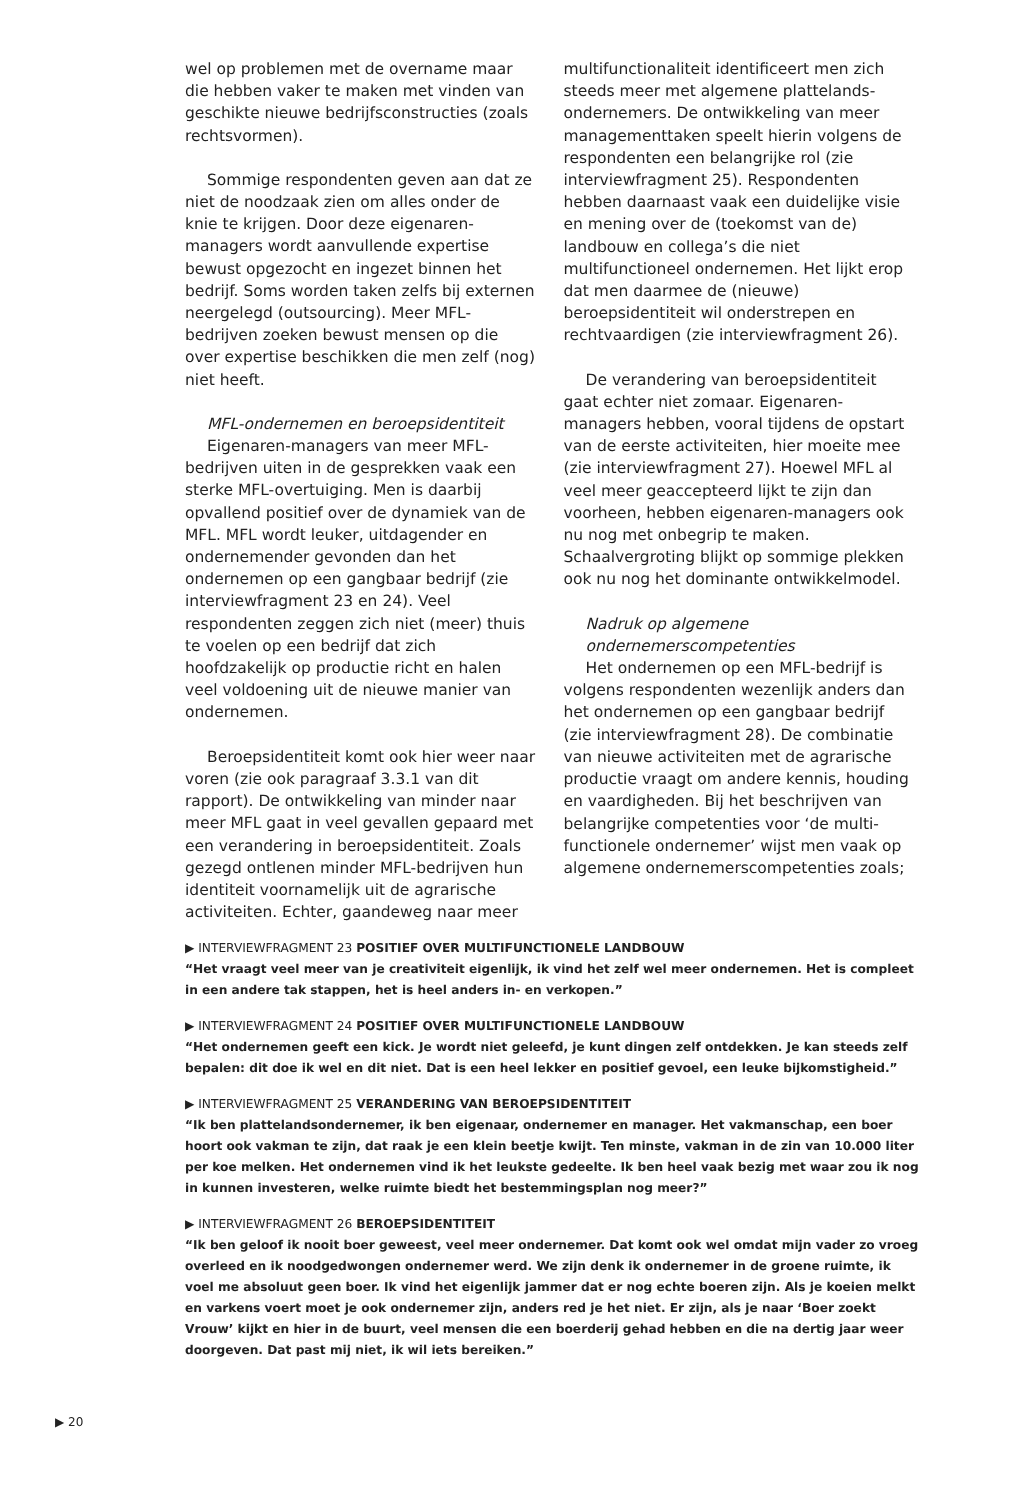wel op problemen met de overname maar die hebben vaker te maken met vinden van geschikte nieuwe bedrijfsconstructies (zoals rechtsvormen).
Sommige respondenten geven aan dat ze niet de noodzaak zien om alles onder de knie te krijgen. Door deze eigenaren-managers wordt aanvullende expertise bewust opgezocht en ingezet binnen het bedrijf. Soms worden taken zelfs bij externen neergelegd (outsourcing). Meer MFL-bedrijven zoeken bewust mensen op die over expertise beschikken die men zelf (nog) niet heeft.
MFL-ondernemen en beroepsidentiteit
Eigenaren-managers van meer MFL-bedrijven uiten in de gesprekken vaak een sterke MFL-overtuiging. Men is daarbij opvallend positief over de dynamiek van de MFL. MFL wordt leuker, uitdagender en ondernemender gevonden dan het ondernemen op een gangbaar bedrijf (zie interviewfragment 23 en 24). Veel respondenten zeggen zich niet (meer) thuis te voelen op een bedrijf dat zich hoofdzakelijk op productie richt en halen veel voldoening uit de nieuwe manier van ondernemen.
Beroepsidentiteit komt ook hier weer naar voren (zie ook paragraaf 3.3.1 van dit rapport). De ontwikkeling van minder naar meer MFL gaat in veel gevallen gepaard met een verandering in beroepsidentiteit. Zoals gezegd ontlenen minder MFL-bedrijven hun identiteit voornamelijk uit de agrarische activiteiten. Echter, gaandeweg naar meer
multifunctionaliteit identificeert men zich steeds meer met algemene plattelands-ondernemers. De ontwikkeling van meer managementtaken speelt hierin volgens de respondenten een belangrijke rol (zie interviewfragment 25). Respondenten hebben daarnaast vaak een duidelijke visie en mening over de (toekomst van de) landbouw en collega’s die niet multifunctioneel ondernemen. Het lijkt erop dat men daarmee de (nieuwe) beroepsidentiteit wil onderstrepen en rechtvaardigen (zie interviewfragment 26).
De verandering van beroepsidentiteit gaat echter niet zomaar. Eigenaren-managers hebben, vooral tijdens de opstart van de eerste activiteiten, hier moeite mee (zie interviewfragment 27). Hoewel MFL al veel meer geaccepteerd lijkt te zijn dan voorheen, hebben eigenaren-managers ook nu nog met onbegrip te maken. Schaalvergroting blijkt op sommige plekken ook nu nog het dominante ontwikkelmodel.
Nadruk op algemene ondernemerscompetenties
Het ondernemen op een MFL-bedrijf is volgens respondenten wezenlijk anders dan het ondernemen op een gangbaar bedrijf (zie interviewfragment 28). De combinatie van nieuwe activiteiten met de agrarische productie vraagt om andere kennis, houding en vaardigheden. Bij het beschrijven van belangrijke competenties voor ‘de multi-functionele ondernemer’ wijst men vaak op algemene ondernemerscompetenties zoals;
▶ INTERVIEWFRAGMENT 23 POSITIEF OVER MULTIFUNCTIONELE LANDBOUW
“Het vraagt veel meer van je creativiteit eigenlijk, ik vind het zelf wel meer ondernemen. Het is compleet in een andere tak stappen, het is heel anders in- en verkopen.”
▶ INTERVIEWFRAGMENT 24 POSITIEF OVER MULTIFUNCTIONELE LANDBOUW
“Het ondernemen geeft een kick. Je wordt niet geleefd, je kunt dingen zelf ontdekken. Je kan steeds zelf bepalen: dit doe ik wel en dit niet. Dat is een heel lekker en positief gevoel, een leuke bijkomstigheid.”
▶ INTERVIEWFRAGMENT 25 VERANDERING VAN BEROEPSIDENTITEIT
“Ik ben plattelandsondernemer, ik ben eigenaar, ondernemer en manager. Het vakmanschap, een boer hoort ook vakman te zijn, dat raak je een klein beetje kwijt. Ten minste, vakman in de zin van 10.000 liter per koe melken. Het ondernemen vind ik het leukste gedeelte. Ik ben heel vaak bezig met waar zou ik nog in kunnen investeren, welke ruimte biedt het bestemmingsplan nog meer?”
▶ INTERVIEWFRAGMENT 26 BEROEPSIDENTITEIT
“Ik ben geloof ik nooit boer geweest, veel meer ondernemer. Dat komt ook wel omdat mijn vader zo vroeg overleed en ik noodgedwongen ondernemer werd. We zijn denk ik ondernemer in de groene ruimte, ik voel me absoluut geen boer. Ik vind het eigenlijk jammer dat er nog echte boeren zijn. Als je koeien melkt en varkens voert moet je ook ondernemer zijn, anders red je het niet. Er zijn, als je naar ‘Boer zoekt Vrouw’ kijkt en hier in de buurt, veel mensen die een boerderij gehad hebben en die na dertig jaar weer doorgeven. Dat past mij niet, ik wil iets bereiken.”
▶ 20